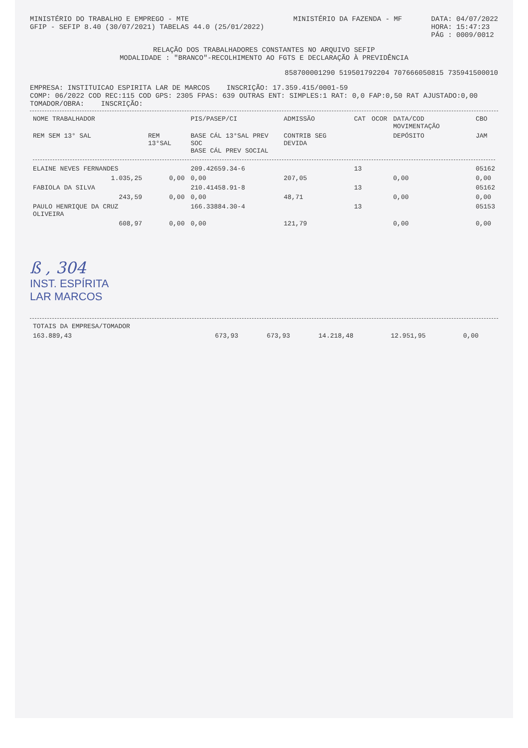MINISTÉRIO DO TRABALHO E EMPREGO - MTE
GFIP - SEFIP 8.40 (30/07/2021) TABELAS 44.0 (25/01/2022)
MINISTÉRIO DA FAZENDA - MF DATA: 04/07/2022
HORA: 15:47:23
PÁG : 0009/0012
RELAÇÃO DOS TRABALHADORES CONSTANTES NO ARQUIVO SEFIP
MODALIDADE : "BRANCO"-RECOLHIMENTO AO FGTS E DECLARAÇÃO À PREVIDÊNCIA
85870000129­0 519501792204 707666050815 735941500010
EMPRESA: INSTITUICAO ESPIRITA LAR DE MARCOS INSCRIÇÃO: 17.359.415/0001-59
COMP: 06/2022 COD REC:115 COD GPS: 2305 FPAS: 639 OUTRAS ENT: SIMPLES:1 RAT: 0,0 FAP:0,50 RAT AJUSTADO:0,00
TOMADOR/OBRA: INSCRIÇÃO:
| NOME TRABALHADOR | | PIS/PASEP/CI | ADMISSÃO | CAT | OCOR | DATA/COD MOVIMENTAÇÃO | CBO |
| --- | --- | --- | --- | --- | --- | --- | --- |
| REM SEM 13° SAL | REM 13°SAL | BASE CÁL 13°SAL PREV SOC BASE CÁL PREV SOCIAL | CONTRIB SEG DEVIDA | | | DEPÓSITO | JAM |
| ELAINE NEVES FERNANDES | | 209.42659.34-6 | | 13 | | | 05162 |
| 1.035,25 | 0,00 | 0,00 | 207,05 | | | 0,00 | 0,00 |
| FABIOLA DA SILVA | | 210.41458.91-8 | | 13 | | | 05162 |
| 243,59 | 0,00 | 0,00 | 48,71 | | | 0,00 | 0,00 |
| PAULO HENRIQUE DA CRUZ OLIVEIRA | | 166.33884.30-4 | | 13 | | | 05153 |
| 608,97 | 0,00 | 0,00 | 121,79 | | | 0,00 | 0,00 |
ß , 304
INST. ESPÍRITA
LAR MARCOS
| TOTAIS DA EMPRESA/TOMADOR | | | | | |
| 163.889,43 | 673,93 | 673,93 | 14.218,48 | 12.951,95 | 0,00 |